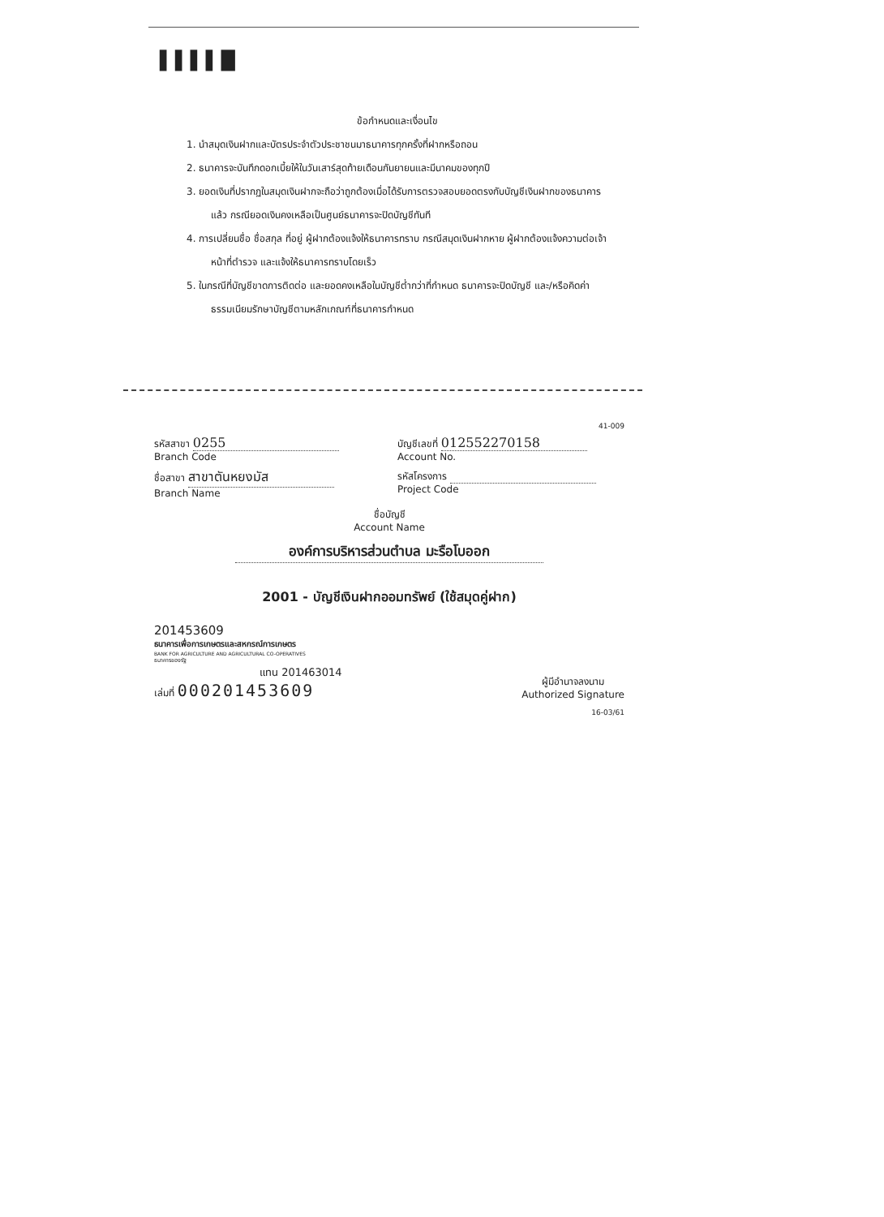▌▌▌▌█
ข้อกำหนดและเงื่อนไข
1. นำสมุดเงินฝากและบัตรประจำตัวประชาชนมาธนาคารทุกครั้งที่ฝากหรือถอน
2. ธนาคารจะบันทึกดอกเบี้ยให้ในวันเสาร์สุดท้ายเดือนกันยายนและมีนาคมของทุกปี
3. ยอดเงินที่ปรากฏในสมุดเงินฝากจะถือว่าถูกต้องเมื่อได้รับการตรวจสอบยอดตรงกับบัญชีเงินฝากของธนาคารแล้ว กรณียอดเงินคงเหลือเป็นศูนย์ธนาคารจะปิดบัญชีทันที
4. การเปลี่ยนชื่อ ชื่อสกุล ที่อยู่ ผู้ฝากต้องแจ้งให้ธนาคารทราบ กรณีสมุดเงินฝากหาย ผู้ฝากต้องแจ้งความต่อเจ้าหน้าที่ตำรวจ และแจ้งให้ธนาคารทราบโดยเร็ว
5. ในกรณีที่บัญชีขาดการติดต่อ และยอดคงเหลือในบัญชีต่ำกว่าที่กำหนด ธนาคารจะปิดบัญชี และ/หรือคิดค่าธรรมเนียมรักษาบัญชีตามหลักเกณฑ์ที่ธนาคารกำหนด
41-009
รหัสสาขา 0255
Branch Code
บัญชีเลขที่ 012552270158
Account No.
ชื่อสาขา สาขาตันหยงมัส
Branch Name
รหัสโครงการ
Project Code
ชื่อบัญชี
Account Name
องค์การบริหารส่วนตำบล มะรือโบออก
2001 - บัญชีเงินฝากออมทรัพย์ (ใช้สมุดคู่ฝาก)
201453609
ธนาคารเพื่อการเกษตรและสหกรณ์การเกษตร
BANK FOR AGRICULTURE AND AGRICULTURAL CO-OPERATIVES
ธนาคารของรัฐ
แทน 201463014
เล่มที่ 000201453609
ผู้มีอำนาจลงนาม
Authorized Signature
16-03/61